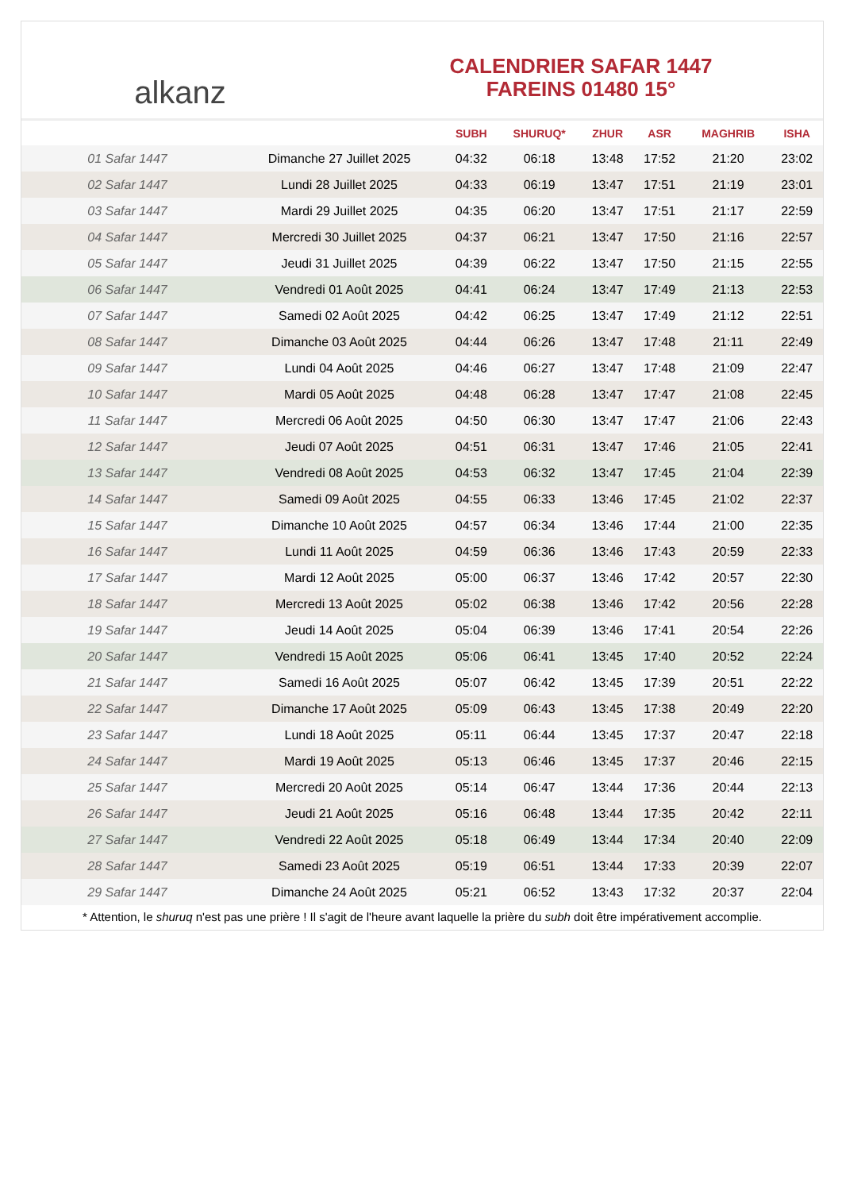alkanz
CALENDRIER SAFAR 1447
FAREINS 01480 15°
| | | SUBH | SHURUQ* | ZHUR | ASR | MAGHRIB | ISHA |
| --- | --- | --- | --- | --- | --- | --- | --- |
| 01 Safar 1447 | Dimanche 27 Juillet 2025 | 04:32 | 06:18 | 13:48 | 17:52 | 21:20 | 23:02 |
| 02 Safar 1447 | Lundi 28 Juillet 2025 | 04:33 | 06:19 | 13:47 | 17:51 | 21:19 | 23:01 |
| 03 Safar 1447 | Mardi 29 Juillet 2025 | 04:35 | 06:20 | 13:47 | 17:51 | 21:17 | 22:59 |
| 04 Safar 1447 | Mercredi 30 Juillet 2025 | 04:37 | 06:21 | 13:47 | 17:50 | 21:16 | 22:57 |
| 05 Safar 1447 | Jeudi 31 Juillet 2025 | 04:39 | 06:22 | 13:47 | 17:50 | 21:15 | 22:55 |
| 06 Safar 1447 | Vendredi 01 Août 2025 | 04:41 | 06:24 | 13:47 | 17:49 | 21:13 | 22:53 |
| 07 Safar 1447 | Samedi 02 Août 2025 | 04:42 | 06:25 | 13:47 | 17:49 | 21:12 | 22:51 |
| 08 Safar 1447 | Dimanche 03 Août 2025 | 04:44 | 06:26 | 13:47 | 17:48 | 21:11 | 22:49 |
| 09 Safar 1447 | Lundi 04 Août 2025 | 04:46 | 06:27 | 13:47 | 17:48 | 21:09 | 22:47 |
| 10 Safar 1447 | Mardi 05 Août 2025 | 04:48 | 06:28 | 13:47 | 17:47 | 21:08 | 22:45 |
| 11 Safar 1447 | Mercredi 06 Août 2025 | 04:50 | 06:30 | 13:47 | 17:47 | 21:06 | 22:43 |
| 12 Safar 1447 | Jeudi 07 Août 2025 | 04:51 | 06:31 | 13:47 | 17:46 | 21:05 | 22:41 |
| 13 Safar 1447 | Vendredi 08 Août 2025 | 04:53 | 06:32 | 13:47 | 17:45 | 21:04 | 22:39 |
| 14 Safar 1447 | Samedi 09 Août 2025 | 04:55 | 06:33 | 13:46 | 17:45 | 21:02 | 22:37 |
| 15 Safar 1447 | Dimanche 10 Août 2025 | 04:57 | 06:34 | 13:46 | 17:44 | 21:00 | 22:35 |
| 16 Safar 1447 | Lundi 11 Août 2025 | 04:59 | 06:36 | 13:46 | 17:43 | 20:59 | 22:33 |
| 17 Safar 1447 | Mardi 12 Août 2025 | 05:00 | 06:37 | 13:46 | 17:42 | 20:57 | 22:30 |
| 18 Safar 1447 | Mercredi 13 Août 2025 | 05:02 | 06:38 | 13:46 | 17:42 | 20:56 | 22:28 |
| 19 Safar 1447 | Jeudi 14 Août 2025 | 05:04 | 06:39 | 13:46 | 17:41 | 20:54 | 22:26 |
| 20 Safar 1447 | Vendredi 15 Août 2025 | 05:06 | 06:41 | 13:45 | 17:40 | 20:52 | 22:24 |
| 21 Safar 1447 | Samedi 16 Août 2025 | 05:07 | 06:42 | 13:45 | 17:39 | 20:51 | 22:22 |
| 22 Safar 1447 | Dimanche 17 Août 2025 | 05:09 | 06:43 | 13:45 | 17:38 | 20:49 | 22:20 |
| 23 Safar 1447 | Lundi 18 Août 2025 | 05:11 | 06:44 | 13:45 | 17:37 | 20:47 | 22:18 |
| 24 Safar 1447 | Mardi 19 Août 2025 | 05:13 | 06:46 | 13:45 | 17:37 | 20:46 | 22:15 |
| 25 Safar 1447 | Mercredi 20 Août 2025 | 05:14 | 06:47 | 13:44 | 17:36 | 20:44 | 22:13 |
| 26 Safar 1447 | Jeudi 21 Août 2025 | 05:16 | 06:48 | 13:44 | 17:35 | 20:42 | 22:11 |
| 27 Safar 1447 | Vendredi 22 Août 2025 | 05:18 | 06:49 | 13:44 | 17:34 | 20:40 | 22:09 |
| 28 Safar 1447 | Samedi 23 Août 2025 | 05:19 | 06:51 | 13:44 | 17:33 | 20:39 | 22:07 |
| 29 Safar 1447 | Dimanche 24 Août 2025 | 05:21 | 06:52 | 13:43 | 17:32 | 20:37 | 22:04 |
* Attention, le shuruq n'est pas une prière ! Il s'agit de l'heure avant laquelle la prière du subh doit être impérativement accomplie.